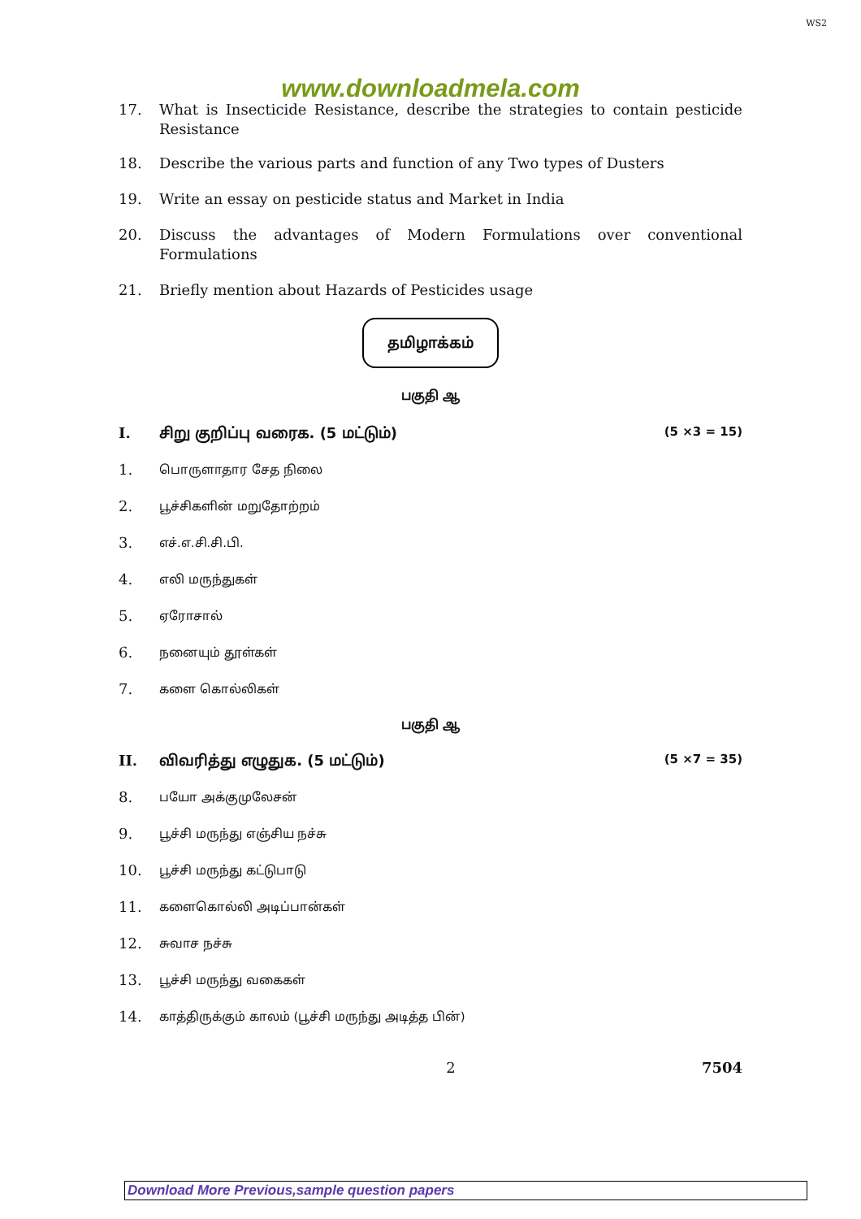WS2
www.downloadmela.com
17. What is Insecticide Resistance, describe the strategies to contain pesticide Resistance
18. Describe the various parts and function of any Two types of Dusters
19. Write an essay on pesticide status and Market in India
20. Discuss the advantages of Modern Formulations over conventional Formulations
21. Briefly mention about Hazards of Pesticides usage
தமிழாக்கம்
பகுதி ஆ
I. சிறு குறிப்பு வரைக. (5 மட்டும்) (5 ×3 = 15)
1. பொருளாதார சேத நிலை
2. பூச்சிகளின் மறுதோற்றம்
3. எச்.எ.சி.சி.பி.
4. எலி மருந்துகள்
5. ஏரோசால்
6. நனையும் தூள்கள்
7. களை கொல்லிகள்
பகுதி ஆ
II. விவரித்து எழுதுக. (5 மட்டும்) (5 ×7 = 35)
8. பயோ அக்குமுலேசன்
9. பூச்சி மருந்து எஞ்சிய நச்சு
10. பூச்சி மருந்து கட்டுபாடு
11. களைகொல்லி அடிப்பான்கள்
12. சுவாச நச்சு
13. பூச்சி மருந்து வகைகள்
14. காத்திருக்கும் காலம் (பூச்சி மருந்து அடித்த பின்)
2 7504
Download More Previous,sample question papers